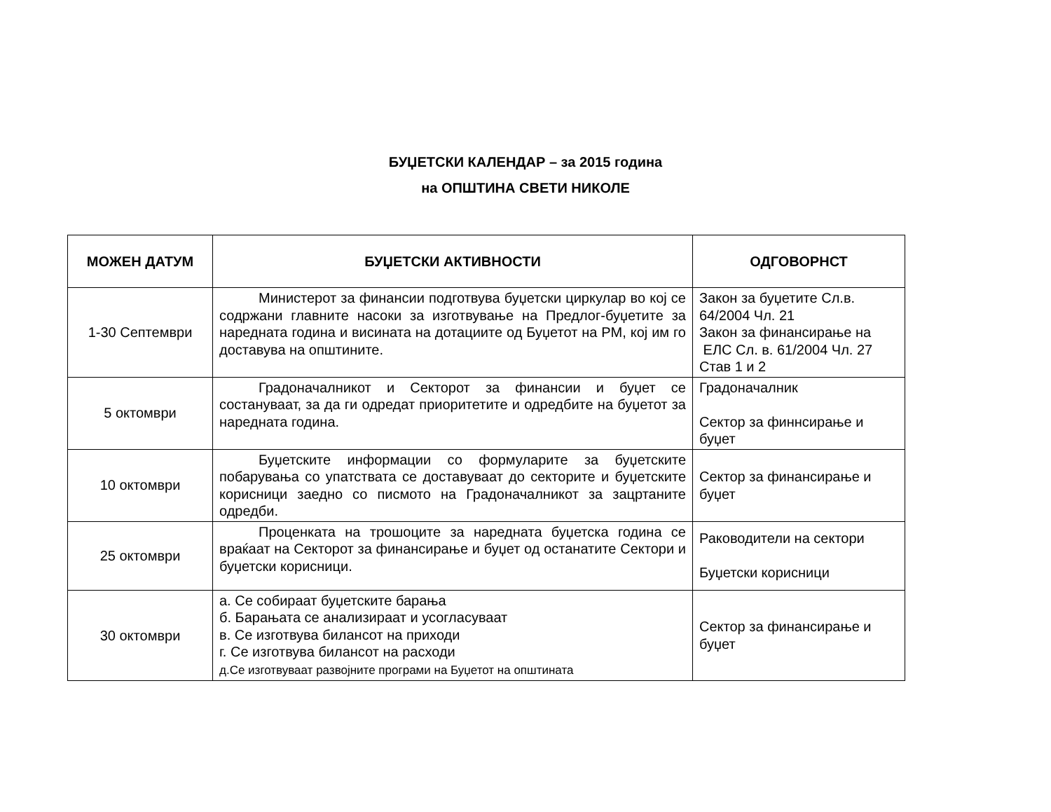БУЏЕТСКИ КАЛЕНДАР – за 2015 година
на ОПШТИНА СВЕТИ НИКОЛЕ
| МОЖЕН ДАТУМ | БУЏЕТСКИ АКТИВНОСТИ | ОДГОВОРНСТ |
| --- | --- | --- |
| 1-30 Септември | Министерот за финансии подготвува буџетски циркулар во кој се содржани главните насоки за изготвување на Предлог-буџетите за наредната година и висината на дотациите од Буџетот на РМ, кој им го доставува на општините. | Закон за буџетите Сл.в. 64/2004 Чл. 21 Закон за финансирање на ЕЛС Сл. в. 61/2004 Чл. 27 Став 1 и 2 |
| 5 октомври | Градоначалникот и Секторот за финансии и буџет се состануваат, за да ги одредат приоритетите и одредбите на буџетот за наредната година. | Градоначалник Сектор за финнсирање и буџет |
| 10 октомври | Буџетските информации со формуларите за буџетските побарувања со упатствата се доставуваат до секторите и буџетските корисници заедно со писмото на Градоначалникот за зацртаните одредби. | Сектор за финансирање и буџет |
| 25 октомври | Проценката на трошоците за наредната буџетска година се враќаат на Секторот за финансирање и буџет од останатите Сектори и буџетски корисници. | Раководители на сектори Буџетски корисници |
| 30 октомври | а. Се собираат буџетските барања б. Барањата се анализираат и усогласуваат в. Се изготвува билансот на приходи г. Се изготвува билансот на расходи д.Се изготвуваат развојните програми на Буџетот на општината | Сектор за финансирање и буџет |